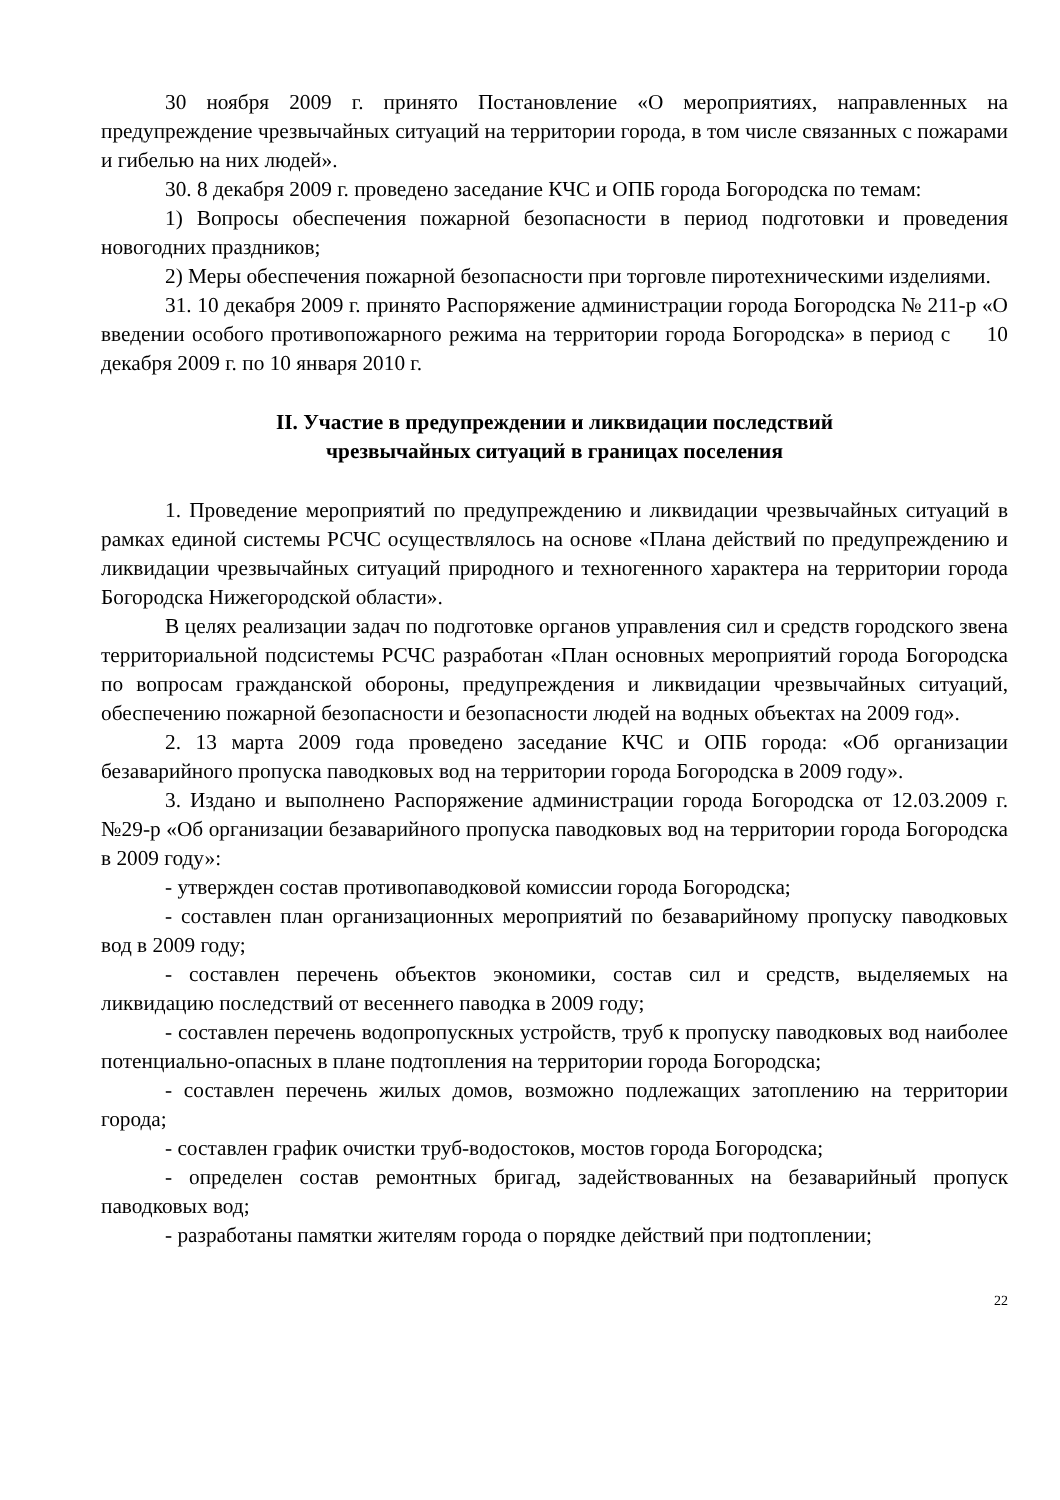30 ноября 2009 г. принято Постановление «О мероприятиях, направленных на предупреждение чрезвычайных ситуаций на территории города, в том числе связанных с пожарами и гибелью на них людей».
30. 8 декабря 2009 г. проведено заседание КЧС и ОПБ города Богородска по темам:
1) Вопросы обеспечения пожарной безопасности в период подготовки и проведения новогодних праздников;
2) Меры обеспечения пожарной безопасности при торговле пиротехническими изделиями.
31. 10 декабря 2009 г. принято Распоряжение администрации города Богородска № 211-р «О введении особого противопожарного режима на территории города Богородска» в период с 10 декабря 2009 г. по 10 января 2010 г.
II. Участие в предупреждении и ликвидации последствий
чрезвычайных ситуаций в границах поселения
1. Проведение мероприятий по предупреждению и ликвидации чрезвычайных ситуаций в рамках единой системы РСЧС осуществлялось на основе «Плана действий по предупреждению и ликвидации чрезвычайных ситуаций природного и техногенного характера на территории города Богородска Нижегородской области».
В целях реализации задач по подготовке органов управления сил и средств городского звена территориальной подсистемы РСЧС разработан «План основных мероприятий города Богородска по вопросам гражданской обороны, предупреждения и ликвидации чрезвычайных ситуаций, обеспечению пожарной безопасности и безопасности людей на водных объектах на 2009 год».
2. 13 марта 2009 года проведено заседание КЧС и ОПБ города: «Об организации безаварийного пропуска паводковых вод на территории города Богородска в 2009 году».
3. Издано и выполнено Распоряжение администрации города Богородска от 12.03.2009 г. №29-р «Об организации безаварийного пропуска паводковых вод на территории города Богородска в 2009 году»:
- утвержден состав противопаводковой комиссии города Богородска;
- составлен план организационных мероприятий по безаварийному пропуску паводковых вод в 2009 году;
- составлен перечень объектов экономики, состав сил и средств, выделяемых на ликвидацию последствий от весеннего паводка в 2009 году;
- составлен перечень водопропускных устройств, труб к пропуску паводковых вод наиболее потенциально-опасных в плане подтопления на территории города Богородска;
- составлен перечень жилых домов, возможно подлежащих затоплению на территории города;
- составлен график очистки труб-водостоков, мостов города Богородска;
- определен состав ремонтных бригад, задействованных на безаварийный пропуск паводковых вод;
- разработаны памятки жителям города о порядке действий при подтоплении;
22